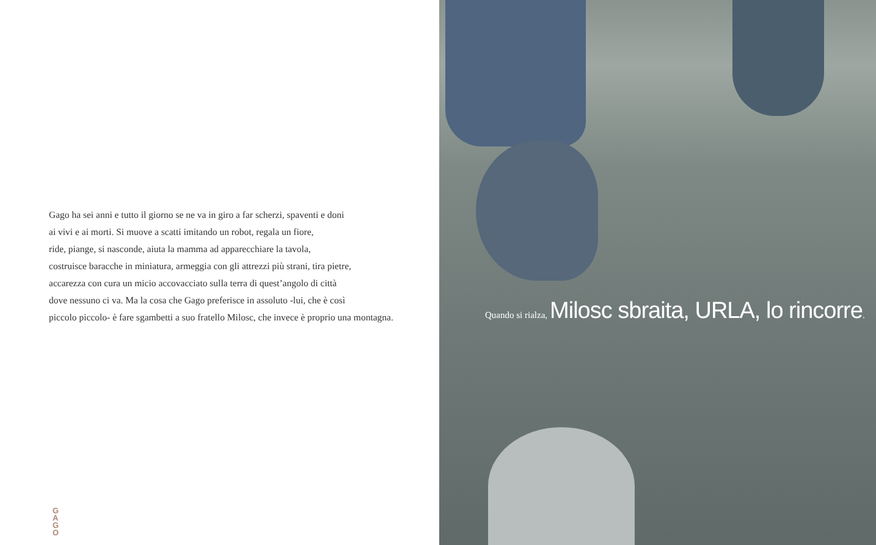Gago ha sei anni e tutto il giorno se ne va in giro a far scherzi, spaventi e doni
ai vivi e ai morti. Si muove a scatti imitando un robot, regala un fiore,
ride, piange, si nasconde, aiuta la mamma ad apparecchiare la tavola,
costruisce baracche in miniatura, armeggia con gli attrezzi più strani, tira pietre,
accarezza con cura un micio accovacciato sulla terra di quest’angolo di città
dove nessuno ci va. Ma la cosa che Gago preferisce in assoluto -lui, che è così
piccolo piccolo- è fare sgambetti a suo fratello Milosc, che invece è proprio una montagna.
G
A
G
O
Quando si rialza, Milosc sbraita, URLA, lo rincorre.